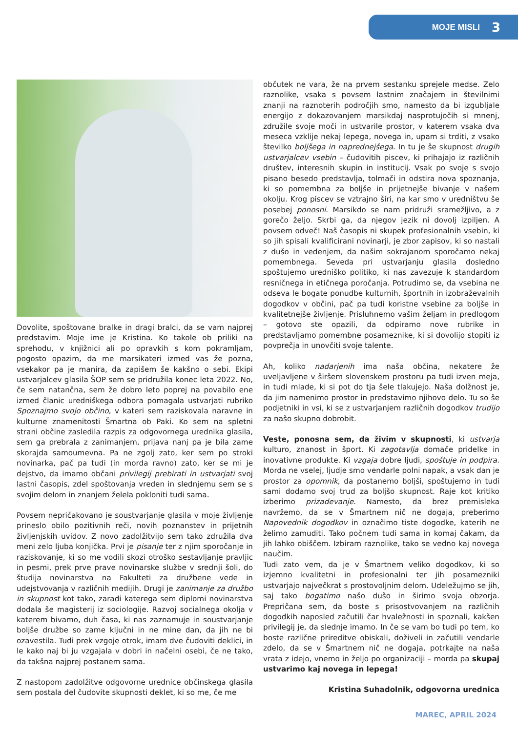MOJE MISLI 3
Dovolite, spoštovane bralke in dragi bralci, da se vam najprej predstavim. Moje ime je Kristina. Ko takole ob priliki na sprehodu, v knjižnici ali po opravkih s kom pokramljam, pogosto opazim, da me marsikateri izmed vas že pozna, vsekakor pa je manira, da zapišem še kakšno o sebi. Ekipi ustvarjalcev glasila ŠOP sem se pridružila konec leta 2022. No, če sem natančna, sem že dobro leto poprej na povabilo ene izmed članic uredniškega odbora pomagala ustvarjati rubriko Spoznajmo svojo občino, v kateri sem raziskovala naravne in kulturne znamenitosti Šmartna ob Paki. Ko sem na spletni strani občine zasledila razpis za odgovornega urednika glasila, sem ga prebrala z zanimanjem, prijava nanj pa je bila zame skorajda samoumevna. Pa ne zgolj zato, ker sem po stroki novinarka, pač pa tudi (in morda ravno) zato, ker se mi je dejstvo, da imamo občani privilegij prebirati in ustvarjati svoj lastni časopis, zdel spoštovanja vreden in slednjemu sem se s svojim delom in znanjem želela pokloniti tudi sama.
Povsem nepričakovano je soustvarjanje glasila v moje življenje prineslo obilo pozitivnih reči, novih poznanstev in prijetnih življenjskih uvidov. Z novo zadolžitvijo sem tako združila dva meni zelo ljuba konjička. Prvi je pisanje ter z njim sporočanje in raziskovanje, ki so me vodili skozi otroško sestavljanje pravljic in pesmi, prek prve prave novinarske službe v srednji šoli, do študija novinarstva na Fakulteti za družbene vede in udejstvovanja v različnih medijih. Drugi je zanimanje za družbo in skupnost kot tako, zaradi katerega sem diplomi novinarstva dodala še magisterij iz sociologije. Razvoj socialnega okolja v katerem bivamo, duh časa, ki nas zaznamuje in soustvarjanje boljše družbe so zame ključni in ne mine dan, da jih ne bi ozavestila. Tudi prek vzgoje otrok, imam dve čudoviti deklici, in le kako naj bi ju vzgajala v dobri in načelni osebi, če ne tako, da takšna najprej postanem sama.
Z nastopom zadolžitve odgovorne urednice občinskega glasila sem postala del čudovite skupnosti deklet, ki so me, če me
občutek ne vara, že na prvem sestanku sprejele medse. Zelo raznolike, vsaka s povsem lastnim značajem in številnimi znanji na raznoterih področjih smo, namesto da bi izgubljale energijo z dokazovanjem marsikdaj nasprotujočih si mnenj, združile svoje moči in ustvarile prostor, v katerem vsaka dva meseca vzklije nekaj lepega, novega in, upam si trditi, z vsako številko boljšega in naprednejšega. In tu je še skupnost drugih ustvarjalcev vsebin – čudovitih piscev, ki prihajajo iz različnih društev, interesnih skupin in institucij. Vsak po svoje s svojo pisano besedo predstavlja, tolmači in odstira nova spoznanja, ki so pomembna za boljše in prijetnejše bivanje v našem okolju. Krog piscev se vztrajno širi, na kar smo v uredništvu še posebej ponosni. Marsikdo se nam pridruži sramežljivo, a z gorečo željo. Skrbi ga, da njegov jezik ni dovolj izpiljen. A povsem odveč! Naš časopis ni skupek profesionalnih vsebin, ki so jih spisali kvalificirani novinarji, je zbor zapisov, ki so nastali z dušo in vedenjem, da našim sokrajanom sporočamo nekaj pomembnega. Seveda pri ustvarjanju glasila dosledno spoštujemo uredniško politiko, ki nas zavezuje k standardom resničnega in etičnega poročanja. Potrudimo se, da vsebina ne odseva le bogate ponudbe kulturnih, športnih in izobraževalnih dogodkov v občini, pač pa tudi koristne vsebine za boljše in kvalitetnejše življenje. Prisluhnemo vašim željam in predlogom – gotovo ste opazili, da odpiramo nove rubrike in predstavljamo pomembne posameznike, ki si dovolijo stopiti iz povprečja in unovčiti svoje talente.
Ah, koliko nadarjenih ima naša občina, nekatere že uveljavljene v širšem slovenskem prostoru pa tudi izven meja, in tudi mlade, ki si pot do tja šele tlakujejo. Naša dolžnost je, da jim namenimo prostor in predstavimo njihovo delo. Tu so še podjetniki in vsi, ki se z ustvarjanjem različnih dogodkov trudijo za našo skupno dobrobit.
Veste, ponosna sem, da živim v skupnosti, ki ustvarja kulturo, znanost in šport. Ki zagotavlja domače pridelke in inovativne produkte. Ki vzgaja dobre ljudi, spoštuje in podpira. Morda ne vselej, ljudje smo vendarle polni napak, a vsak dan je prostor za opomnik, da postanemo boljši, spoštujemo in tudi sami dodamo svoj trud za boljšo skupnost. Raje kot kritiko izberimo prizadevanje. Namesto, da brez premisleka navržemo, da se v Šmartnem nič ne dogaja, preberimo Napovednik dogodkov in označimo tiste dogodke, katerih ne želimo zamuditi. Tako počnem tudi sama in komaj čakam, da jih lahko obiščem. Izbiram raznolike, tako se vedno kaj novega naučim.
Tudi zato vem, da je v Šmartnem veliko dogodkov, ki so izjemno kvalitetni in profesionalni ter jih posamezniki ustvarjajo največkrat s prostovoljnim delom. Udeležujmo se jih, saj tako bogatimo našo dušo in širimo svoja obzorja. Prepričana sem, da boste s prisostvovanjem na različnih dogodkih naposled začutili čar hvaležnosti in spoznali, kakšen privilegij je, da slednje imamo. In če se vam bo tudi po tem, ko boste različne prireditve obiskali, doživeli in začutili vendarle zdelo, da se v Šmartnem nič ne dogaja, potrkajte na naša vrata z idejo, vnemo in željo po organizaciji – morda pa skupaj ustvarimo kaj novega in lepega!
Kristina Suhadolnik, odgovorna urednica
MAREC, APRIL 2024